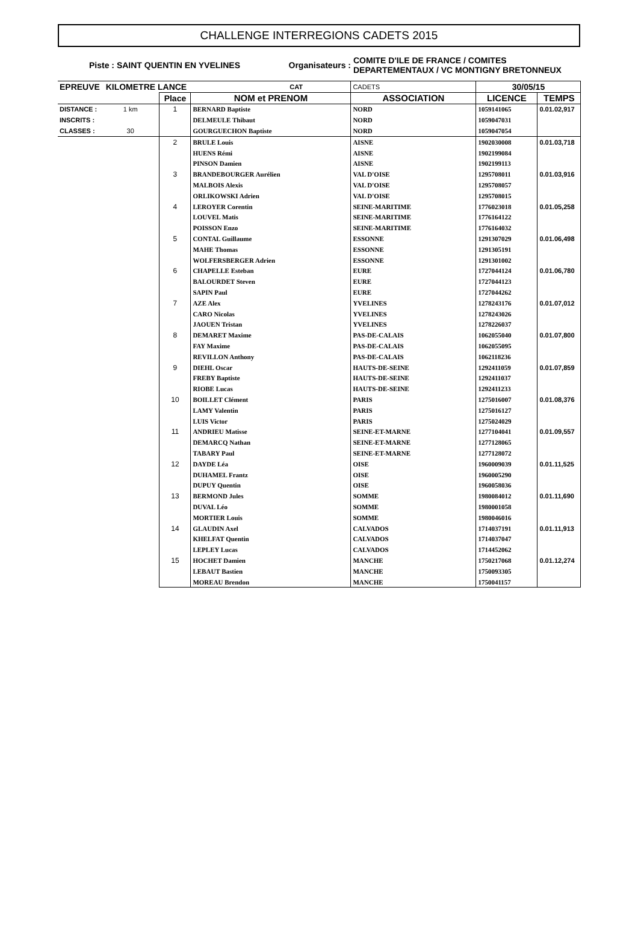CHALLENGE INTERREGIONS CADETS 2015
Piste : SAINT QUENTIN EN YVELINES Organisateurs :
COMITE D'ILE DE FRANCE / COMITES
DEPARTEMENTAUX / VC MONTIGNY BRETONNEUX
| EPREUVE | KILOMETRE LANCE | | CAT | CADETS | 30/05/15 | |
| | | Place | NOM et PRENOM | ASSOCIATION | LICENCE | TEMPS |
| DISTANCE : | 1 km | 1 | BERNARD Baptiste | NORD | 1059141065 | 0.01.02,917 |
| INSCRITS : | | | DELMEULE Thibaut | NORD | 1059047031 | |
| CLASSES : | 30 | | GOURGUECHON Baptiste | NORD | 1059047054 | |
| | | 2 | BRULE Louis | AISNE | 1902030008 | 0.01.03,718 |
| | | | HUENS Rémi | AISNE | 1902199084 | |
| | | | PINSON Damien | AISNE | 1902199113 | |
| | | 3 | BRANDEBOURGER Aurélien | VAL D'OISE | 1295708011 | 0.01.03,916 |
| | | | MALBOIS Alexis | VAL D'OISE | 1295708057 | |
| | | | ORLIKOWSKI Adrien | VAL D'OISE | 1295708015 | |
| | | 4 | LEROYER Corentin | SEINE-MARITIME | 1776023018 | 0.01.05,258 |
| | | | LOUVEL Matis | SEINE-MARITIME | 1776164122 | |
| | | | POISSON Enzo | SEINE-MARITIME | 1776164032 | |
| | | 5 | CONTAL Guillaume | ESSONNE | 1291307029 | 0.01.06,498 |
| | | | MAHE Thomas | ESSONNE | 1291305191 | |
| | | | WOLFERSBERGER Adrien | ESSONNE | 1291301002 | |
| | | 6 | CHAPELLE Esteban | EURE | 1727044124 | 0.01.06,780 |
| | | | BALOURDET Steven | EURE | 1727044123 | |
| | | | SAPIN Paul | EURE | 1727044262 | |
| | | 7 | AZE Alex | YVELINES | 1278243176 | 0.01.07,012 |
| | | | CARO Nicolas | YVELINES | 1278243026 | |
| | | | JAOUEN Tristan | YVELINES | 1278226037 | |
| | | 8 | DEMARET Maxime | PAS-DE-CALAIS | 1062055040 | 0.01.07,800 |
| | | | FAY Maxime | PAS-DE-CALAIS | 1062055095 | |
| | | | REVILLON Anthony | PAS-DE-CALAIS | 1062118236 | |
| | | 9 | DIEHL Oscar | HAUTS-DE-SEINE | 1292411059 | 0.01.07,859 |
| | | | FREBY Baptiste | HAUTS-DE-SEINE | 1292411037 | |
| | | | RIOBE Lucas | HAUTS-DE-SEINE | 1292411233 | |
| | | 10 | BOILLET Clément | PARIS | 1275016007 | 0.01.08,376 |
| | | | LAMY Valentin | PARIS | 1275016127 | |
| | | | LUIS Victor | PARIS | 1275024029 | |
| | | 11 | ANDRIEU Matisse | SEINE-ET-MARNE | 1277104041 | 0.01.09,557 |
| | | | DEMARCQ Nathan | SEINE-ET-MARNE | 1277128065 | |
| | | | TABARY Paul | SEINE-ET-MARNE | 1277128072 | |
| | | 12 | DAYDE Léa | OISE | 1960009039 | 0.01.11,525 |
| | | | DUHAMEL Frantz | OISE | 1960005290 | |
| | | | DUPUY Quentin | OISE | 1960058036 | |
| | | 13 | BERMOND Jules | SOMME | 1980084012 | 0.01.11,690 |
| | | | DUVAL Léo | SOMME | 1980001058 | |
| | | | MORTIER Louis | SOMME | 1980046016 | |
| | | 14 | GLAUDIN Axel | CALVADOS | 1714037191 | 0.01.11,913 |
| | | | KHELFAT Quentin | CALVADOS | 1714037047 | |
| | | | LEPLEY Lucas | CALVADOS | 1714452062 | |
| | | 15 | HOCHET Damien | MANCHE | 1750217068 | 0.01.12,274 |
| | | | LEBAUT Bastien | MANCHE | 1750093305 | |
| | | | MOREAU Brendon | MANCHE | 1750041157 | |